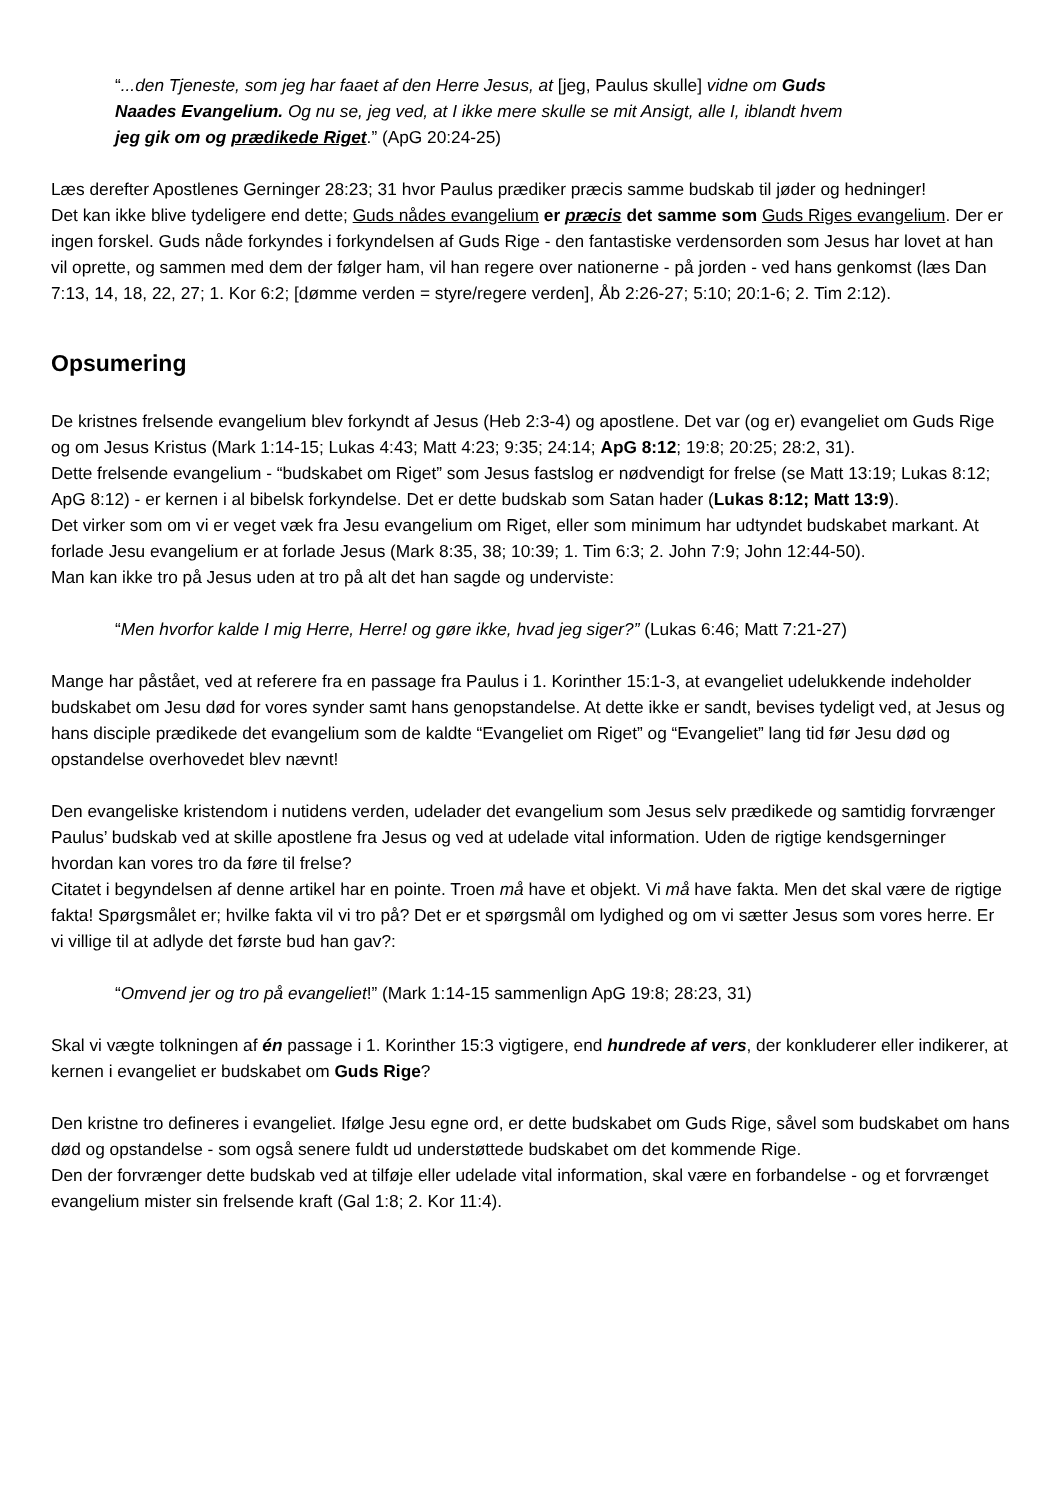“...den Tjeneste, som jeg har faaet af den Herre Jesus, at [jeg, Paulus skulle] vidne om Guds Naades Evangelium. Og nu se, jeg ved, at I ikke mere skulle se mit Ansigt, alle I, iblandt hvem jeg gik om og prædikede Riget.” (ApG 20:24-25)
Læs derefter Apostlenes Gerninger 28:23; 31 hvor Paulus prædiker præcis samme budskab til jøder og hedninger!
Det kan ikke blive tydeligere end dette; Guds nådes evangelium er præcis det samme som Guds Riges evangelium. Der er ingen forskel. Guds nåde forkyndes i forkyndelsen af Guds Rige - den fantastiske verdensorden som Jesus har lovet at han vil oprette, og sammen med dem der følger ham, vil han regere over nationerne - på jorden - ved hans genkomst (læs Dan 7:13, 14, 18, 22, 27; 1. Kor 6:2; [dømme verden = styre/regere verden], Åb 2:26-27; 5:10; 20:1-6; 2. Tim 2:12).
Opsumering
De kristnes frelsende evangelium blev forkyndt af Jesus (Heb 2:3-4) og apostlene. Det var (og er) evangeliet om Guds Rige og om Jesus Kristus (Mark 1:14-15; Lukas 4:43; Matt 4:23; 9:35; 24:14; ApG 8:12; 19:8; 20:25; 28:2, 31).
Dette frelsende evangelium - “budskabet om Riget” som Jesus fastslog er nødvendigt for frelse (se Matt 13:19; Lukas 8:12; ApG 8:12) - er kernen i al bibelsk forkyndelse. Det er dette budskab som Satan hader (Lukas 8:12; Matt 13:9).
Det virker som om vi er veget væk fra Jesu evangelium om Riget, eller som minimum har udtyndet budskabet markant. At forlade Jesu evangelium er at forlade Jesus (Mark 8:35, 38; 10:39; 1. Tim 6:3; 2. John 7:9; John 12:44-50).
Man kan ikke tro på Jesus uden at tro på alt det han sagde og underviste:
“Men hvorfor kalde I mig Herre, Herre! og gøre ikke, hvad jeg siger?” (Lukas 6:46; Matt 7:21-27)
Mange har påstået, ved at referere fra en passage fra Paulus i 1. Korinther 15:1-3, at evangeliet udelukkende indeholder budskabet om Jesu død for vores synder samt hans genopstandelse. At dette ikke er sandt, bevises tydeligt ved, at Jesus og hans disciple prædikede det evangelium som de kaldte “Evangeliet om Riget” og “Evangeliet” lang tid før Jesu død og opstandelse overhovedet blev nævnt!
Den evangeliske kristendom i nutidens verden, udelader det evangelium som Jesus selv prædikede og samtidig forvrænger Paulus’ budskab ved at skille apostlene fra Jesus og ved at udelade vital information. Uden de rigtige kendsgerninger hvordan kan vores tro da føre til frelse?
Citatet i begyndelsen af denne artikel har en pointe. Troen må have et objekt. Vi må have fakta. Men det skal være de rigtige fakta! Spørgsmålet er; hvilke fakta vil vi tro på? Det er et spørgsmål om lydighed og om vi sætter Jesus som vores herre. Er vi villige til at adlyde det første bud han gav?:
“Omvend jer og tro på evangeliet!” (Mark 1:14-15 sammenlign ApG 19:8; 28:23, 31)
Skal vi vægte tolkningen af én passage i 1. Korinther 15:3 vigtigere, end hundrede af vers, der konkluderer eller indikerer, at kernen i evangeliet er budskabet om Guds Rige?
Den kristne tro defineres i evangeliet. Ifølge Jesu egne ord, er dette budskabet om Guds Rige, såvel som budskabet om hans død og opstandelse - som også senere fuldt ud understøttede budskabet om det kommende Rige.
Den der forvrænger dette budskab ved at tilføje eller udelade vital information, skal være en forbandelse - og et forvrænget evangelium mister sin frelsende kraft (Gal 1:8; 2. Kor 11:4).